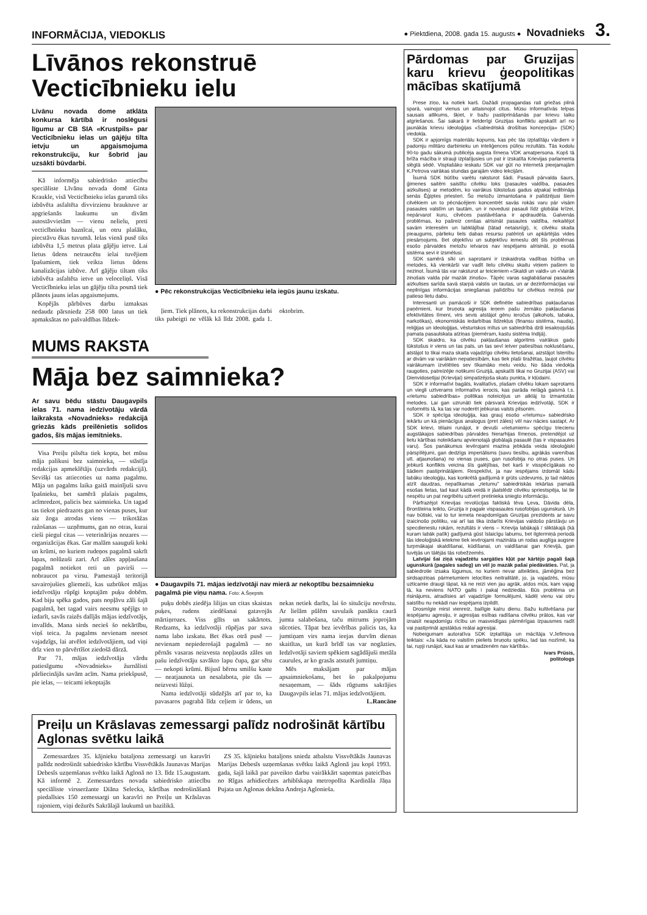INFORMĀCIJA, VIEDOKLIS
● Piektdiena, 2008. gada 15. augusts ● Novadnieks 3.
Līvānos rekonstruē Vecticībnieku ielu
Līvānu novada dome atklāta konkursa kārtībā ir noslēgusi līgumu ar CB SIA «Krustpils» par Vecticībnieku ielas un gājēju tilta ietvju un apgaismojuma rekonstrukciju, kur šobrīd jau uzsākti būvdarbi.
Kā informēja sabiedrisko attiecību speciāliste Līvānu novada domē Ginta Kraukle, visā Vecticībnieku ielas garumā tiks izbūvēta asfaltēta divvirzienu brauktuve ar apgriešanās laukumu un divām autostāvvietām — vienu nelielu, preti vecticībnieku baznīcai, un otru plašāku, piecstāvu ēkas tuvumā. Ielas vienā pusē tiks izbūvēta 1,5 metrus plata gājēju ietve. Lai lietus ūdens netraucētu ielai tuvējiem īpašumiem, tiek veikta lietus ūdens kanalizācijas izbūve. Arī gājēju tiltam tiks izbūvēta asfaltēta ietve un veloceliņš. Visā Vecticībnieku ielas un gājēju tilta posmā tiek plānots jauns ielas apgaismojums.
Kopējās pārbūves darbu izmaksas nedaudz pārsniedz 258 000 latus un tiek apmaksātas no pašvaldības līdzek-
● Pēc rekonstrukcijas Vecticībnieku iela iegūs jaunu izskatu.
ļiem. Tiek plānots, ka rekonstrukcijas darbi tiks pabeigti ne vēlāk kā līdz 2008. gada 1. oktobrim.
MUMS RAKSTA
Māja bez saimnieka?
Ar savu bēdu stāstu Daugavpils ielas 71. nama iedzīvotāju vārdā laikraksta «Novadnieks» redakcijā griezās kāds preilēnietis solīdos gados, šīs mājas iemītnieks.
Visa Preiļu pilsēta tiek kopta, bet mūsu māja palikusi bez saimnieka, — stāstīja redakcijas apmeklētājs (uzvārds redakcijā). Sevišķi tas attiecoties uz nama pagalmu. Māja un pagalms laika gaitā mainījuši savu īpašnieku, bet samērā plašais pagalms, acīmredzot, palicis bez saimnieka. Un tagad tas tiekot piedrazots gan no vienas puses, kur aiz žoga atrodas viens — trikotāžas ražošanas — uzņēmums, gan no otras, kurai cieši piegul citas — veterinārijas nozares — organizācijas ēkas. Gar malām saauguši koki un krūmi, no kuriem rudeņos pagalmā sakrīt lapas, nolūzuši zari. Arī zāles appļaušana pagalmā notiekot reti un pavirši — nobraucot pa virsu. Pamestajā teritorijā savairojušies gliemeži, kas uzbrūkot mājas iedzīvotāju rūpīgi koptajām puķu dobēm. Kad biju spēka gados, pats nopļāvu zāli šajā pagalmā, bet tagad vairs neesmu spējīgs to izdarīt, savās raizēs dalījās mājas iedzīvotājs, invalīds. Mana sirds necieš šo nekārtību, viņš teica. Ja pagalms nevienam neesot vajadzīgs, lai atvēlot iedzīvotājiem, tad viņi drīz vien to pārvērtīšot ziedošā dārzā.
Par 71. mājas iedzīvotāja vārdu patiesīgumu «Novadnieks» žurnālisti pārliecinājās savām acīm. Nama priekšpusē, pie ielas, — teicami iekoptajās
● Daugavpils 71. mājas iedzīvotāji nav mierā ar nekoptību bezsaimnieku pagalmā pie viņu nama. Foto: A.Šņepsts
puķu dobēs ziedēja lilijas un citas skaistas puķes, rudens ziedēšanai gatavojās mārtiņrozes. Viss glīts un sakārtots. Redzams, ka iedzīvotāji rūpējas par sava nama labo izskatu. Bet ēkas otrā pusē — nevienam nepiederošajā pagalmā — no pērnās vasaras neizvesta nopļautās zāles un pašu iedzīvotāju savākto lapu čupa, gar sētu — nekopti krūmi. Bijusī bērnu smilšu kaste — neatjaunota un nesalabota, pie tās — neizvesti lūžņi.
Nama iedzīvotāji sūdzējās arī par to, ka pavasaros pagrabā līdz ceļiem ir ūdens, un nekas netiek darīts, lai šo situāciju novērstu. Ar lielām pūlēm savulaik panākta caurā jumta salabošana, taču mitrums joprojām sūcoties. Tāpat bez ievērības palicis tas, ka jumtiņam virs nama ieejas durvīm dienas skaitītas, un kurā brīdī tas var nogāzties. Iedzīvotāji saviem spēkiem sagādājuši metāla caurules, ar ko grasās atstutēt jumtiņu.
Mēs maksājam par mājas apsaimniekošanu, bet šo pakalpojumu nesaņemam, — šāds rūgtums sakrājies Daugavpils ielas 71. mājas iedzīvotājiem.
L.Rancāne
Preiļu un Krāslavas zemessargi palīdz nodrošināt kārtību Aglonas svētku laikā
Zemessardzes 35. kājnieku bataljona zemessargi un karavīri palīdz nodrošināt sabiedrisko kārtību Vissvētākās Jaunavas Marijas Debesīs uzņemšanas svētku laikā Aglonā no 13. līdz 15.augustam. Kā informē 2. Zemessardzes novada sabiedrisko attiecību speciāliste virsseržante Diāna Selecka, kārtības nodrošināšanā piedalīsies 150 zemessargi un karavīri no Preiļu un Krāslavas rajoniem, viņi dežurēs Sakrālajā laukumā un bazilikā.
ZS 35. kājnieku bataljons sniedz atbalstu Vissvētākās Jaunavas Marijas Debesīs uzņemšanas svētku laikā Aglonā jau kopš 1993. gada, šajā laikā par paveikto darbu vairākkārt saņemtas pateicības no Rīgas arhidiecēzes arhibīskapa metropolīta Kardināla Jāņa Pujata un Aglonas dekāna Andreja Aglonieša.
Pārdomas par Gruzijas karu krievu ģeopolitikas mācības skatījumā
Prese ziņo, ka notiek karš. Dažādi propagandas rati griežas pilnā sparā, vainojot vienus un attaisnojot citus. Mūsu informatīvās telpas sausais atlikums, šķiet, ir bažu pastiprināšanās par krievu laiku atgriešanos. Šai sakarā ir lietderīgi Gruzijas konfliktu apskatīt arī no jaunākās krievu ideoloģijas «Sabiedriskā drošības koncepcija» (SDK) viedokļa.
SDK ir apjomīgs materiālu kopums, kas pēc tās izplatītāju vārdiem ir padomju militāro darbinieku un inteliģences pūliņu rezultāts. Tās kodolu 90-to gadu sākumā publicēja augsta līmeņa VDK amatpersona. Kopš tā brīža mācība ir strauji izplatījusies un pat ir izskatīta Krievijas parlamenta slēgtā sēdē. Visplašāko ieskatu SDK var gūt no internetā pieejamajām K.Petrova vairākas stundas garajām video lekcijām.
Īsumā SDK būtību varētu raksturot šādi. Pasauli pārvalda šaurs, ģimenes saitēm saistītu cilvēku loks (pasaules valdība, pasaules aizkulises) ar metodēm, ko vairākus tūkstošus gadus atpakaļ iedibināja senās Ēģiptes priesteri. Šo metožu izmantošana ir palīdzējusi šiem cilvēkiem un to pēcnācējiem koncentrēt savās rokās varu pār visām pasaules valstīm un tautām, un ir novedusi pasauli līdz globālai krīzei, nepārvarot kuru, cilvēces pastāvēšana ir apdraudēta. Galvenās problēmas, ko pašreiz cenšas atrisināt pasaules valdība, nekaitējot savām interesēm un labklājībai (tātad netaisnīgi), ir, cilvēku skaita pieaugums, pārlieku liels dabas resursu patēriņš un apkārtējās vides piesārņojums. Bet objektīvu un subjektīvu iemeslu dēļ šīs problēmas esošo pārvaldes metožu ietvaros nav iespējams atrisināt, jo esošā sistēma sevi ir izsmēlusi.
SDK samērā sīki un saprotami ir izskaidrota vadības būtība un metodes, kā vienkārši var vadīt lielu cilvēku skaitu viņiem pašiem to nezinot. Īsumā tās var raksturot ar teicieniem «Skaldi un valdi» un «Vairāk zinošais valda pār mazāk zinošo». Tāpēc varas saglabāšanai pasaules aizkulises sarīda savā starpā valstis un tautas, un ar dezinformācijas vai nepilnīgas informācijas sniegšanas palīdzību tur cilvēkus neziņā par patieso lietu dabu.
Interesanti un pamācoši ir SDK definētie sabiedrības pakļaušanas paņēmieni, kur bruņota agresija ieņem pašu zemāko pakļaušanas efektivitātes līmeni, virs sevis atstājot gēnu ieročus (alkohols, tabaka, narkotikas), ekonomiskās iedarbības līdzekļus (finansu sistēma, nauda), reliģijas un ideoloģijas, vēsturiskos mītus un sabiedrībā dziļi iesakņojušās pamata pasaulskata atziņas (piemēram, kastu sistēma Indijā).
SDK skaidro, ka cilvēku pakļaušanas algoritms vairākus gadu tūkstošus ir viens un tas pats, un tas sevī ietver patiesības noklusēšanu, atstājot to tikai maza skaita vajadzīgo cilvēku lietošanai, aizstājot īstenību ar divām vai vairākām nepatiesībām, kas tiek plaši tiražētas, ļaujot cilvēku vairākumam izvēlēties sev tīkamāko melu veidu. No šāda viedokļa raugoties, patreizējie notikumi Gruzijā, apskatīti tikai no Gruzijai (ASV) vai Dienvidosetijai (Krievijai) simpatizējoša skatu punkta, ir kļūdaini.
SDK ir informatīvi bagāts, kvalitatīvs, plašam cilvēku lokam saprotams un viegli uztverams informatīvs ierocis, kas parāda nelāgā gaismā t.s. «rietumu sabiedrības» politikas noteicējus un atklāj to izmantotās metodes. Lai gan uzrunāti tiek pārsvarā Krievijas iedzīvotāji, SDK ir noformēts tā, ka tas var noderēt jebkuras valsts pilsonim.
SDK ir spēcīga ideoloģija, kas grauj esošo «rietumu» sabiedrisko iekārtu un kā pienācīgus analogus (pret zāles) vēl nav nācies sastapt. Ar SDK krievi, tēlaini runājot, ir devuši «rietumiem» spēcīgu triecienu augstākajos sabiedrības pārvaldes hierarhijas līmeņos, pretendējot uz lietu kārtības noteikšanu apvienotajā globālajā pasaulē (tas ir vispasaules varu). Šos panākumus ievērojami mazina jebkāda veida ideoloģiski pārspīlējumi, gan dedzīgs imperiālisms (savu tiesību, agrākās varenības utt. atjaunošana) no vienas puses, gan rusofobija no otras puses. Un jebkurš konflikts veicina šīs galējības, bet karš ir visspēcīgākais no šādiem pastiprinātājiem. Respektīvi, ja nav iespējams izdomāt kādu labāku ideoloģiju, kas konkrētā gadījumā ir grūts uzdevums, jo tad nāktos atzīt daudzas, nepatīkamas „rietumu" sabiedriskās iekārtas pamatā esošas lietas, tad kaut kādā veidā ir jāatslēdz cilvēku spriestspēja, lai tie nespētu un pat negribētu uztvert pretinieka sniegto informāciju.
Pārfrazējot Krievijas revolūcijas faktiskā tēva Ļeva, Dāvida dēla, Bronšteina teikto, Gruzija ir pagale vispasaules rusofobijas ugunskurā. Un nav būtiski, vai to tur iemeta neapdomīgais Gruzijas prezidents ar savu izaicinošo politiku, vai arī tas tika izdarīts Krievijas valdošo pārstāvju un specdienestu rokām, rezultāts ir viens – Krievija labākajā / sliktākajā (kā kuram labāk patīk) gadījumā gūst īslaicīgu labumu, bet ilgtermiņā periodā tās ideoloģiskā ietekme tiek ievērojami mazināta un rodas auglīga augsne turpmākajai skaldīšanai, kūdīšanai, un valdīšanai gan Krievijā, gan tuvējās un tālējās tās robežzemēs.
Latvijai šai ziņā vajadzētu sargāties kļūt par kārtējo pagali šajā ugunskurā (pagales sadeg) un vēl jo mazāk pašai piedāvāties. Pat, ja sabiedrotie izsaka lūgumus, no kuriem nevar atteikties, jāmēģina bez sirdsapziņas pārmetumiem ielocīties neitralitātē, jo, ja vajadzēs, mūsu uzticamie draugi tāpat, kā ne reizi vien jau agrāk, atdos mūs, kam vajag tā, ka neviens NATO gailis i pakaļ nedziedās. Būs problēma un risinājums, atradīsies arī vajadzīgie formulējumi, kādēļ vienu vai otru saistību nu nekādi nav iespējams izpildīt.
Drosmīgie mirst vienreiz, bailīgie katru dienu. Bažu kultivēšana par iespējamu agresiju, ir agresijas esības radīšana cilvēku prātos, kas var izraisīt neapdomīgu rīcību un masveidīgas pārmērīgas izpausmes radīt vai pastiprināt apstākļus reālai agresijai.
Nobeigumam autoratīva SDK izplatītāja un mācītāja V.Jefimova teiktais: «Ja kāda no valstīm pieliets bruņotu spēku, tad tas nozīmē, ka tai, rupji runājot, kaut kas ar smadzenēm nav kārtībā».
Ivars Prūsis,
politologs